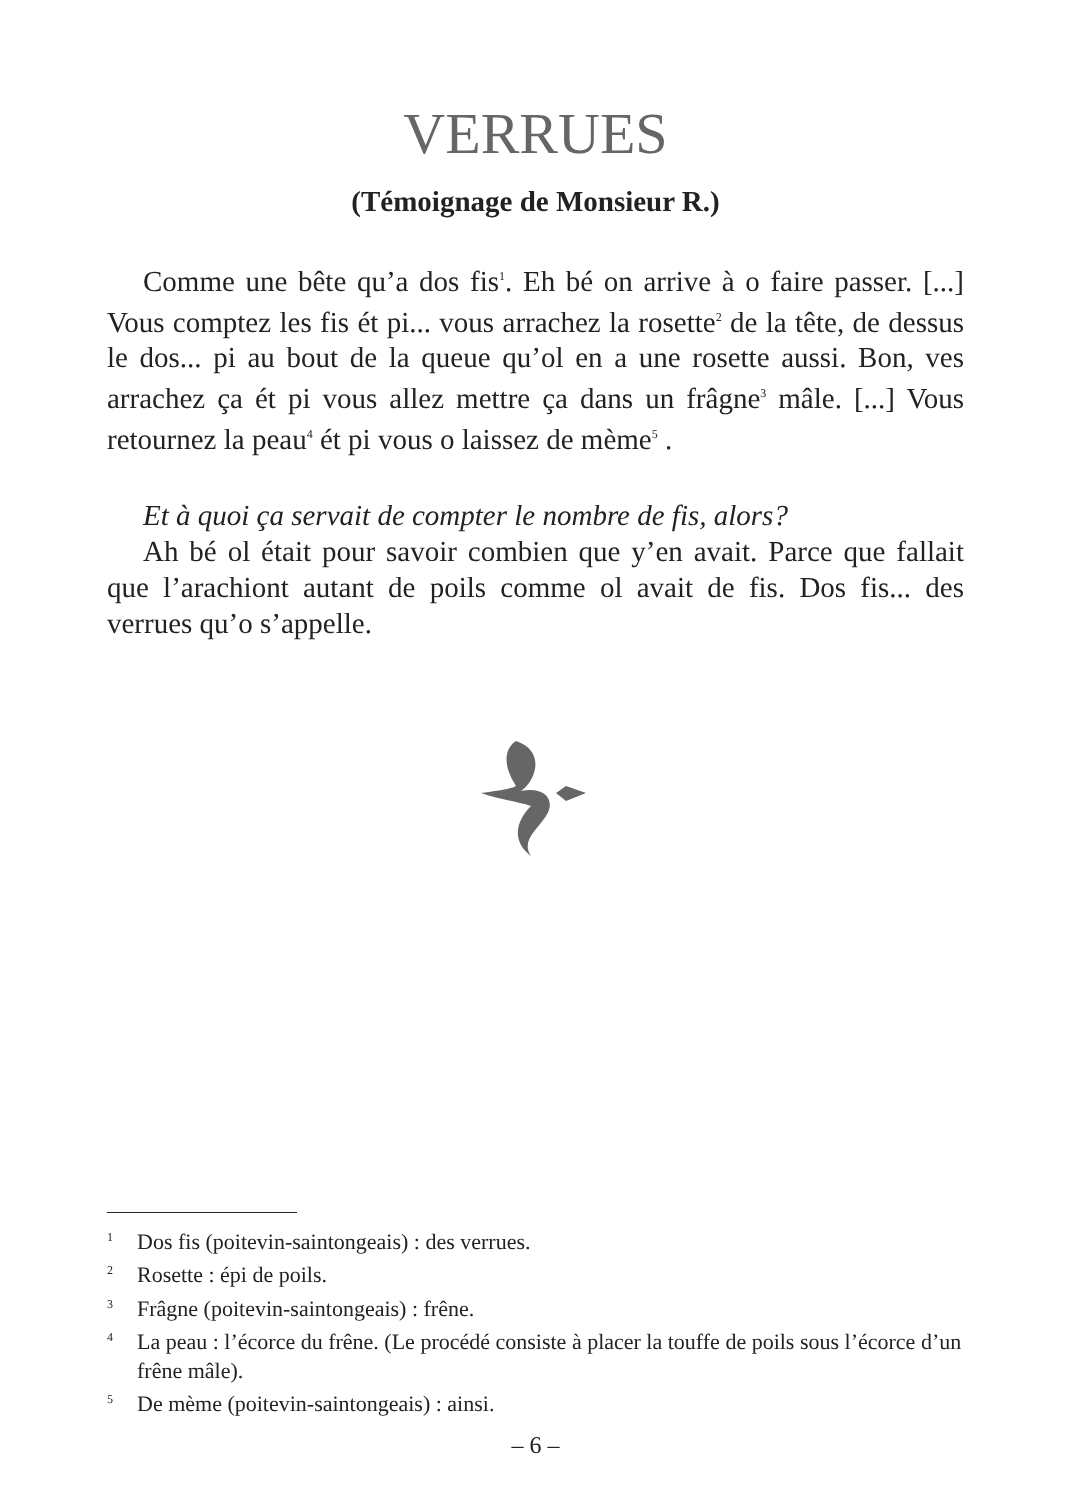VERRUES
(Témoignage de Monsieur R.)
Comme une bête qu’a dos fis<sup>1</sup>. Eh bé on arrive à o faire passer. [...] Vous comptez les fis ét pi... vous arrachez la rosette<sup>2</sup> de la tête, de dessus le dos... pi au bout de la queue qu’ol en a une rosette aussi. Bon, ves arrachez ça ét pi vous allez mettre ça dans un frâgne<sup>3</sup> mâle. [...] Vous retournez la peau<sup>4</sup> ét pi vous o laissez de mème<sup>5</sup> .
Et à quoi ça servait de compter le nombre de fis, alors?
Ah bé ol était pour savoir combien que y’en avait. Parce que fallait que l’arachiont autant de poils comme ol avait de fis. Dos fis... des verrues qu’o s’appelle.
<sup>1</sup> Dos fis (poitevin-saintongeais) : des verrues.
<sup>2</sup> Rosette : épi de poils.
<sup>3</sup> Frâgne (poitevin-saintongeais) : frêne.
<sup>4</sup> La peau : l’écorce du frêne. (Le procédé consiste à placer la touffe de poils sous l’écorce d’un frêne mâle).
<sup>5</sup> De mème (poitevin-saintongeais) : ainsi.
– 6 –